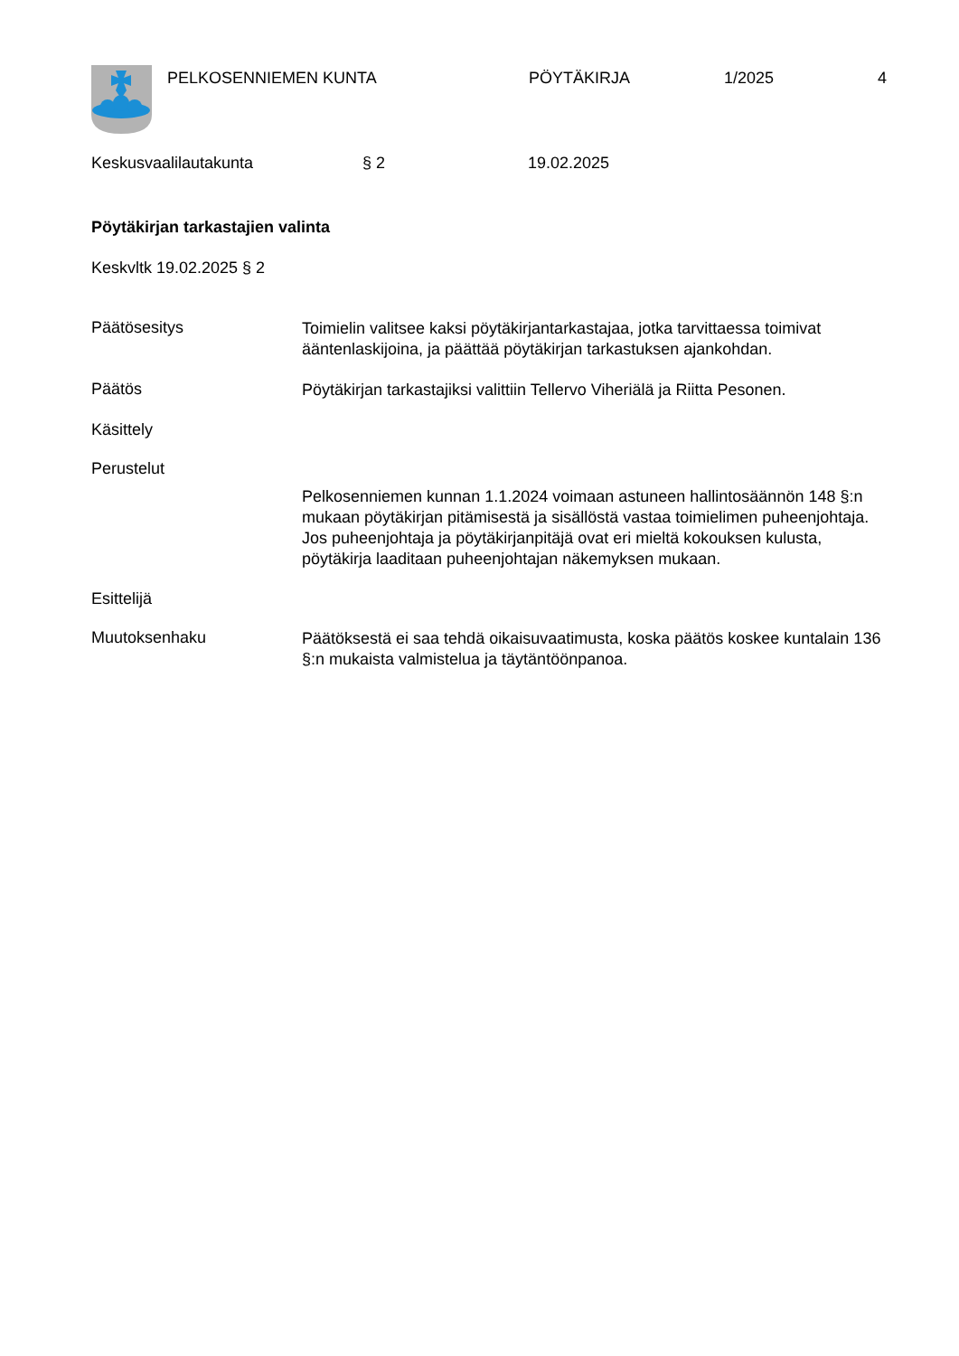PELKOSENNIEMEN KUNTA PÖYTÄKIRJA 1/2025 4
Keskusvaalilautakunta § 2 19.02.2025
Pöytäkirjan tarkastajien valinta
Keskvltk 19.02.2025 § 2
Päätösesitys
Toimielin valitsee kaksi pöytäkirjantarkastajaa, jotka tarvittaessa toimivat ääntenlaskijoina, ja päättää pöytäkirjan tarkastuksen ajankohdan.
Päätös
Pöytäkirjan tarkastajiksi valittiin Tellervo Viheriälä ja Riitta Pesonen.
Käsittely
Perustelut
Pelkosenniemen kunnan 1.1.2024 voimaan astuneen hallintosäännön 148 §:n mukaan pöytäkirjan pitämisestä ja sisällöstä vastaa toimielimen puheenjohtaja. Jos puheenjohtaja ja pöytäkirjanpitäjä ovat eri mieltä kokouksen kulusta, pöytäkirja laaditaan puheenjohtajan näkemyksen mukaan.
Esittelijä
Muutoksenhaku
Päätöksestä ei saa tehdä oikaisuvaatimusta, koska päätös koskee kuntalain 136 §:n mukaista valmistelua ja täytäntöönpanoa.